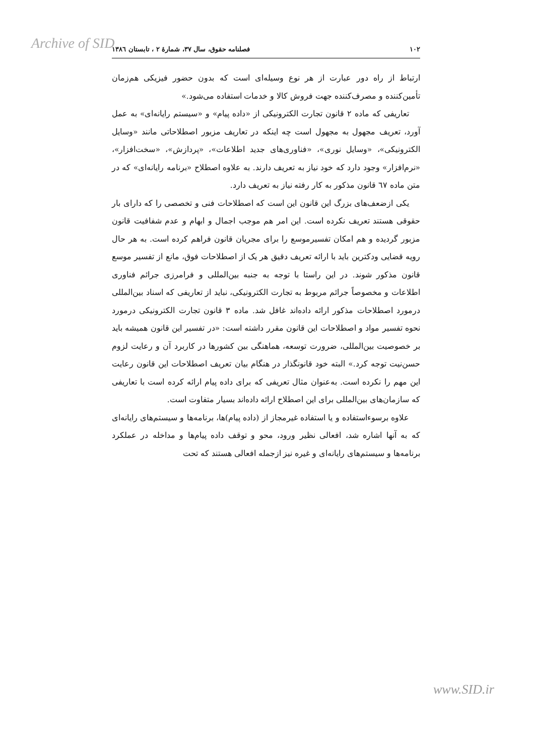Archive of SID
۱۰۲ فصلنامه حقوق، سال ۳۷، شمارهٔ ۲ ، تابستان ۱۳۸٦
ارتباط از راه دور عبارت از هر نوع وسیله‌ای است که بدون حضور فیزیکی هم‌زمان تأمین‌کننده و مصرف‌کننده جهت فروش کالا و خدمات استفاده می‌شود.»
تعاریفی که ماده ۲ قانون تجارت الکترونیکی از «داده پیام» و «سیستم رایانه‌ای» به عمل آورد، تعریف مجهول به مجهول است چه اینکه در تعاریف مزبور اصطلاحاتی مانند «وسایل الکترونیکی»، «وسایل نوری»، «فناوری‌های جدید اطلاعات»، «پردازش»، «سخت‌افزار»، «نرم‌افزار» وجود دارد که خود نیاز به تعریف دارند. به علاوه اصطلاح «برنامه رایانه‌ای» که در متن ماده ٦٧ قانون مذکور به کار رفته نیاز به تعریف دارد.
یکی ازضعف‌های بزرگ این قانون این است که اصطلاحات فنی و تخصصی را که دارای بار حقوقی هستند تعریف نکرده است. این امر هم موجب اجمال و ابهام و عدم شفافیت قانون مزبور گردیده و هم امکان تفسیرموسع را برای مجریان قانون فراهم کرده است. به هر حال رویه قضایی ودکترین باید با ارائه تعریف دقیق هر یک از اصطلاحات فوق، مانع از تفسیر موسع قانون مذکور شوند. در این راستا با توجه به جنبه بین‌المللی و فرامرزی جرائم فناوری اطلاعات و مخصوصاً جرائم مربوط به تجارت الکترونیکی، نباید از تعاریفی که اسناد بین‌المللی درمورد اصطلاحات مذکور ارائه داده‌اند غافل شد. ماده ۳ قانون تجارت الکترونیکی درمورد نحوه تفسیر مواد و اصطلاحات این قانون مقرر داشته است: «در تفسیر این قانون همیشه باید بر خصوصیت بین‌المللی، ضرورت توسعه، هماهنگی بین کشورها در کاربرد آن و رعایت لزوم حسن‌نیت توجه کرد.» البته خود قانونگذار در هنگام بیان تعریف اصطلاحات این قانون رعایت این مهم را نکرده است. به‌عنوان مثال تعریفی که برای داده پیام ارائه کرده است با تعاریفی که سازمان‌های بین‌المللی برای این اصطلاح ارائه داده‌اند بسیار متفاوت است.
علاوه برسوءاستفاده و یا استفاده غیرمجاز از (داده پیام)ها، برنامه‌ها و سیستم‌های رایانه‌ای که به آنها اشاره شد، افعالی نظیر ورود، محو و توقف داده پیام‌ها و مداخله در عملکرد برنامه‌ها و سیستم‌های رایانه‌ای و غیره نیز ازجمله افعالی هستند که تحت
www.SID.ir